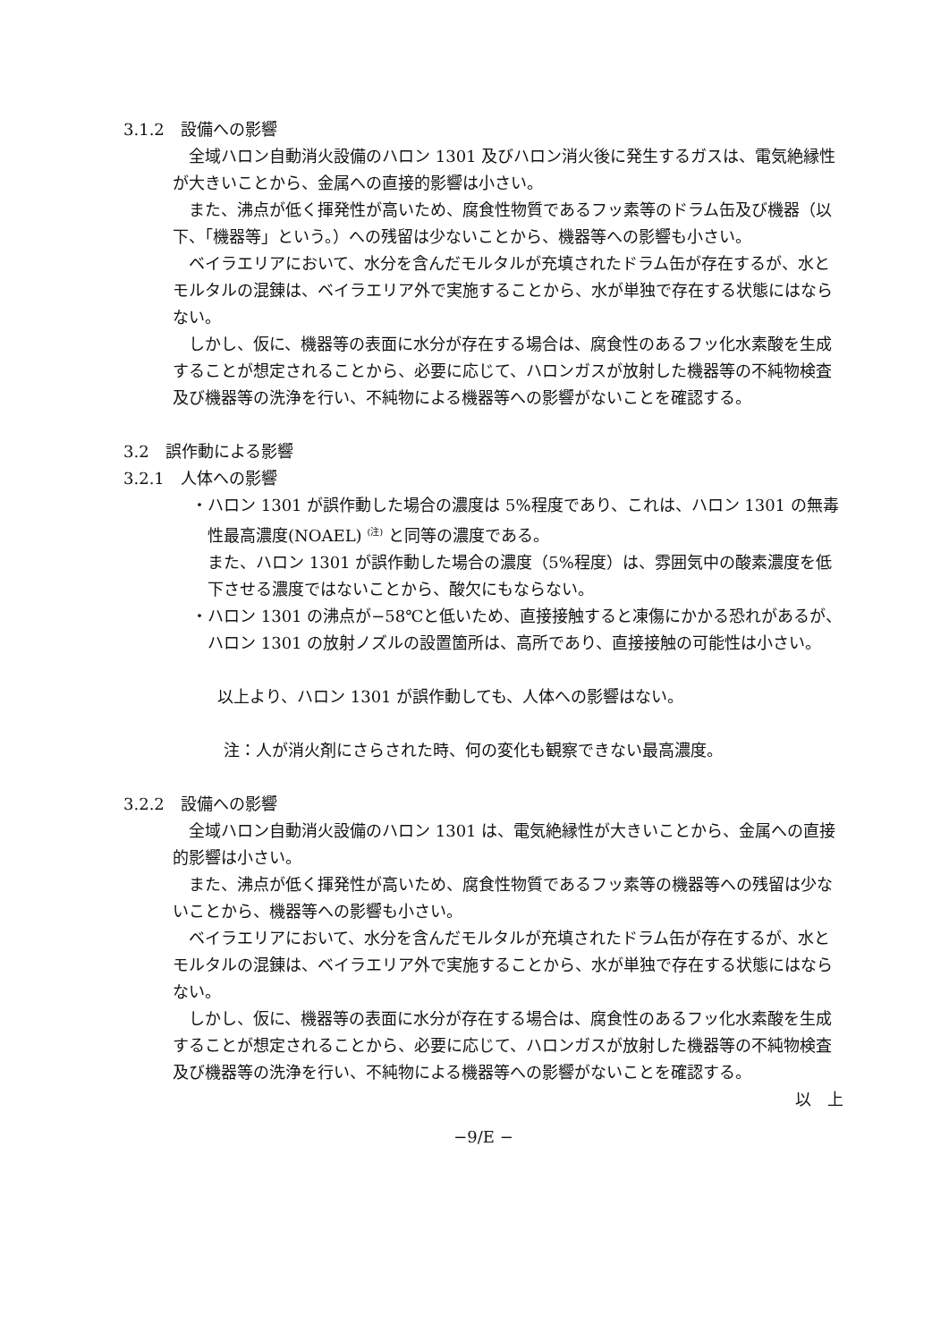3.1.2　設備への影響
全域ハロン自動消火設備のハロン 1301 及びハロン消火後に発生するガスは、電気絶縁性が大きいことから、金属への直接的影響は小さい。
また、沸点が低く揮発性が高いため、腐食性物質であるフッ素等のドラム缶及び機器（以下、「機器等」という。）への残留は少ないことから、機器等への影響も小さい。
ベイラエリアにおいて、水分を含んだモルタルが充填されたドラム缶が存在するが、水とモルタルの混錬は、ベイラエリア外で実施することから、水が単独で存在する状態にはならない。
しかし、仮に、機器等の表面に水分が存在する場合は、腐食性のあるフッ化水素酸を生成することが想定されることから、必要に応じて、ハロンガスが放射した機器等の不純物検査及び機器等の洗浄を行い、不純物による機器等への影響がないことを確認する。
3.2　誤作動による影響
3.2.1　人体への影響
・ハロン 1301 が誤作動した場合の濃度は 5%程度であり、これは、ハロン 1301 の無毒性最高濃度(NOAEL) <sup>(注)</sup> と同等の濃度である。
また、ハロン 1301 が誤作動した場合の濃度（5%程度）は、雰囲気中の酸素濃度を低下させる濃度ではないことから、酸欠にもならない。
・ハロン 1301 の沸点が−58℃と低いため、直接接触すると凍傷にかかる恐れがあるが、ハロン 1301 の放射ノズルの設置箇所は、高所であり、直接接触の可能性は小さい。
以上より、ハロン 1301 が誤作動しても、人体への影響はない。
注：人が消火剤にさらされた時、何の変化も観察できない最高濃度。
3.2.2　設備への影響
全域ハロン自動消火設備のハロン 1301 は、電気絶縁性が大きいことから、金属への直接的影響は小さい。
また、沸点が低く揮発性が高いため、腐食性物質であるフッ素等の機器等への残留は少ないことから、機器等への影響も小さい。
ベイラエリアにおいて、水分を含んだモルタルが充填されたドラム缶が存在するが、水とモルタルの混錬は、ベイラエリア外で実施することから、水が単独で存在する状態にはならない。
しかし、仮に、機器等の表面に水分が存在する場合は、腐食性のあるフッ化水素酸を生成することが想定されることから、必要に応じて、ハロンガスが放射した機器等の不純物検査及び機器等の洗浄を行い、不純物による機器等への影響がないことを確認する。
以　上
−9/E −